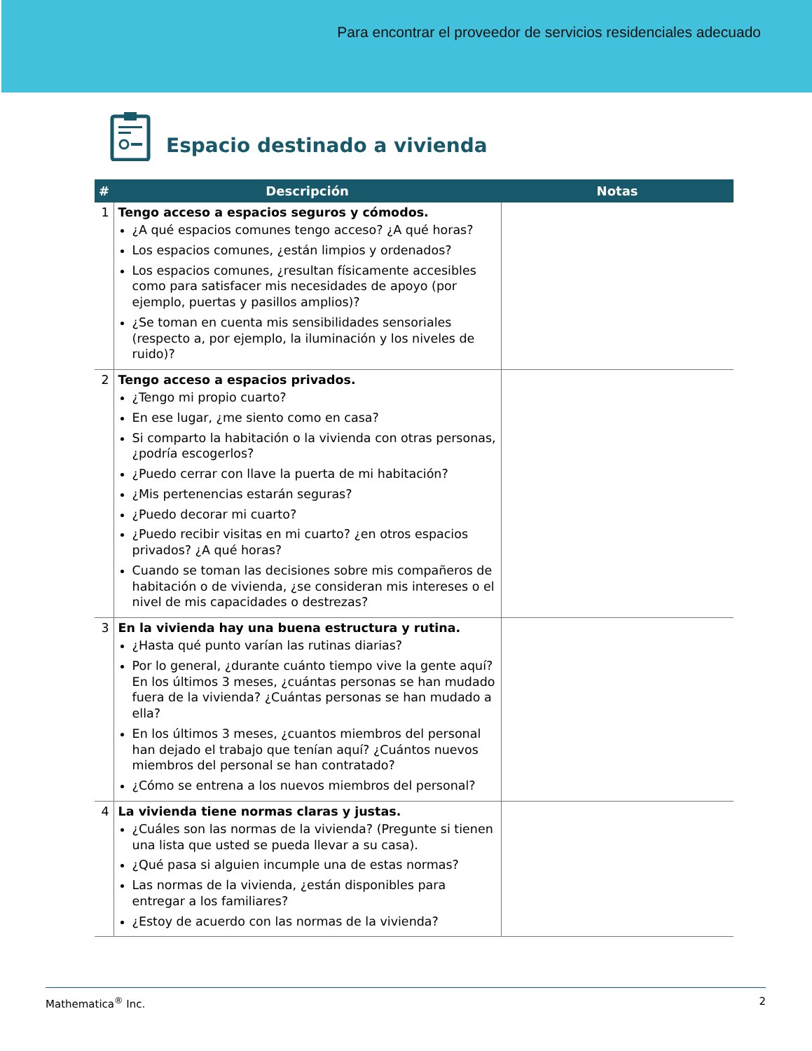Para encontrar el proveedor de servicios residenciales adecuado
Espacio destinado a vivienda
| # | Descripción | Notas |
| --- | --- | --- |
| 1 | Tengo acceso a espacios seguros y cómodos. ¿A qué espacios comunes tengo acceso? ¿A qué horas? Los espacios comunes, ¿están limpios y ordenados? Los espacios comunes, ¿resultan físicamente accesibles como para satisfacer mis necesidades de apoyo (por ejemplo, puertas y pasillos amplios)? ¿Se toman en cuenta mis sensibilidades sensoriales (respecto a, por ejemplo, la iluminación y los niveles de ruido)? | |
| 2 | Tengo acceso a espacios privados. ¿Tengo mi propio cuarto? En ese lugar, ¿me siento como en casa? Si comparto la habitación o la vivienda con otras personas, ¿podría escogerlos? ¿Puedo cerrar con llave la puerta de mi habitación? ¿Mis pertenencias estarán seguras? ¿Puedo decorar mi cuarto? ¿Puedo recibir visitas en mi cuarto? ¿en otros espacios privados? ¿A qué horas? Cuando se toman las decisiones sobre mis compañeros de habitación o de vivienda, ¿se consideran mis intereses o el nivel de mis capacidades o destrezas? | |
| 3 | En la vivienda hay una buena estructura y rutina. ¿Hasta qué punto varían las rutinas diarias? Por lo general, ¿durante cuánto tiempo vive la gente aquí? En los últimos 3 meses, ¿cuántas personas se han mudado fuera de la vivienda? ¿Cuántas personas se han mudado a ella? En los últimos 3 meses, ¿cuantos miembros del personal han dejado el trabajo que tenían aquí? ¿Cuántos nuevos miembros del personal se han contratado? ¿Cómo se entrena a los nuevos miembros del personal? | |
| 4 | La vivienda tiene normas claras y justas. ¿Cuáles son las normas de la vivienda? (Pregunte si tienen una lista que usted se pueda llevar a su casa). ¿Qué pasa si alguien incumple una de estas normas? Las normas de la vivienda, ¿están disponibles para entregar a los familiares? ¿Estoy de acuerdo con las normas de la vivienda? | |
Mathematica<sup>®</sup> Inc. 2